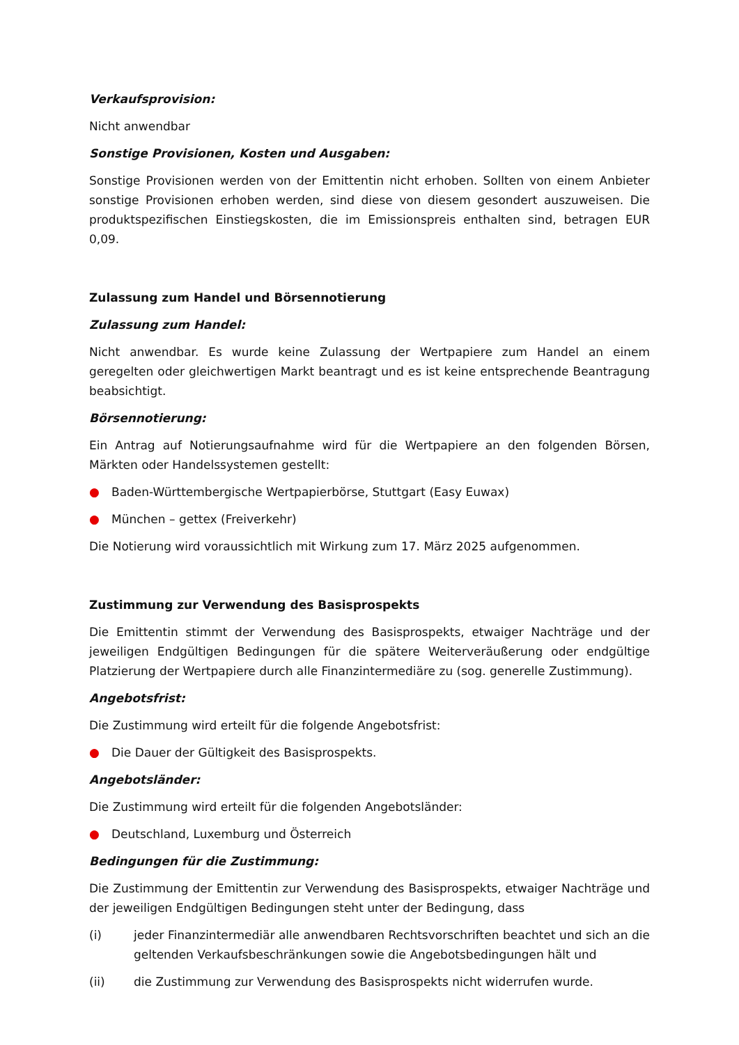Verkaufsprovision:
Nicht anwendbar
Sonstige Provisionen, Kosten und Ausgaben:
Sonstige Provisionen werden von der Emittentin nicht erhoben. Sollten von einem Anbieter sonstige Provisionen erhoben werden, sind diese von diesem gesondert auszuweisen. Die produktspezifischen Einstiegskosten, die im Emissionspreis enthalten sind, betragen EUR 0,09.
Zulassung zum Handel und Börsennotierung
Zulassung zum Handel:
Nicht anwendbar. Es wurde keine Zulassung der Wertpapiere zum Handel an einem geregelten oder gleichwertigen Markt beantragt und es ist keine entsprechende Beantragung beabsichtigt.
Börsennotierung:
Ein Antrag auf Notierungsaufnahme wird für die Wertpapiere an den folgenden Börsen, Märkten oder Handelssystemen gestellt:
● Baden-Württembergische Wertpapierbörse, Stuttgart (Easy Euwax)
● München – gettex (Freiverkehr)
Die Notierung wird voraussichtlich mit Wirkung zum 17. März 2025 aufgenommen.
Zustimmung zur Verwendung des Basisprospekts
Die Emittentin stimmt der Verwendung des Basisprospekts, etwaiger Nachträge und der jeweiligen Endgültigen Bedingungen für die spätere Weiterveräußerung oder endgültige Platzierung der Wertpapiere durch alle Finanzintermediäre zu (sog. generelle Zustimmung).
Angebotsfrist:
Die Zustimmung wird erteilt für die folgende Angebotsfrist:
● Die Dauer der Gültigkeit des Basisprospekts.
Angebotsländer:
Die Zustimmung wird erteilt für die folgenden Angebotsländer:
● Deutschland, Luxemburg und Österreich
Bedingungen für die Zustimmung:
Die Zustimmung der Emittentin zur Verwendung des Basisprospekts, etwaiger Nachträge und der jeweiligen Endgültigen Bedingungen steht unter der Bedingung, dass
(i) jeder Finanzintermediär alle anwendbaren Rechtsvorschriften beachtet und sich an die geltenden Verkaufsbeschränkungen sowie die Angebotsbedingungen hält und
(ii) die Zustimmung zur Verwendung des Basisprospekts nicht widerrufen wurde.